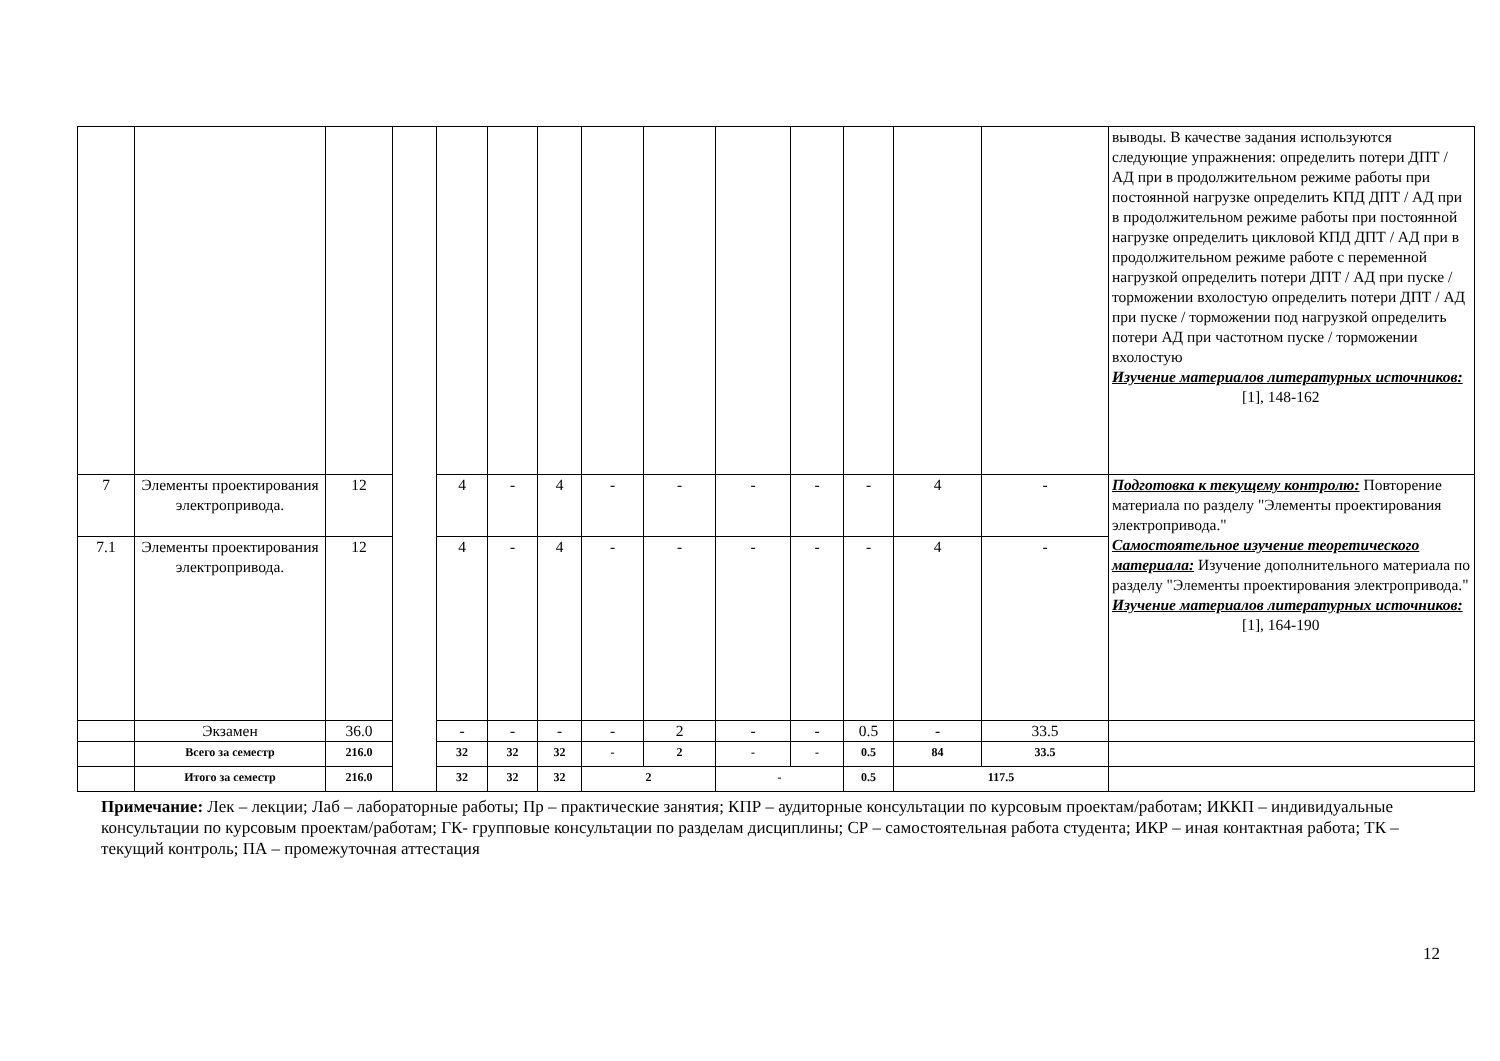| | | | | | | | | | | | | | | выводы. В качестве задания используются следующие упражнения: определить потери ДПТ / АД при в продолжительном режиме работы при постоянной нагрузке определить КПД ДПТ / АД при в продолжительном режиме работы при постоянной нагрузке определить цикловой КПД ДПТ / АД при в продолжительном режиме работе с переменной нагрузкой определить потери ДПТ / АД при пуске / торможении вхолостую определить потери ДПТ / АД при пуске / торможении под нагрузкой определить потери АД при частотном пуске / торможении вхолостую Изучение материалов литературных источников: [1], 148-162 |
| 7 | Элементы проектирования электропривода. | 12 | | 4 | - | 4 | - | - | - | - | - | 4 | - | Подготовка к текущему контролю: Повторение материала по разделу "Элементы проектирования электропривода." Самостоятельное изучение теоретического материала: Изучение дополнительного материала по разделу "Элементы проектирования электропривода." Изучение материалов литературных источников: [1], 164-190 |
| 7.1 | Элементы проектирования электропривода. | 12 | | 4 | - | 4 | - | - | - | - | - | 4 | - | |
| | Экзамен | 36.0 | | - | - | - | - | 2 | - | - | 0.5 | - | 33.5 | |
| | Всего за семестр | 216.0 | | 32 | 32 | 32 | - | 2 | - | - | 0.5 | 84 | 33.5 | |
| | Итого за семестр | 216.0 | | 32 | 32 | 32 | 2 | | - | | 0.5 | 117.5 | | |
Примечание: Лек – лекции; Лаб – лабораторные работы; Пр – практические занятия; КПР – аудиторные консультации по курсовым проектам/работам; ИККП – индивидуальные консультации по курсовым проектам/работам; ГК- групповые консультации по разделам дисциплины; СР – самостоятельная работа студента; ИКР – иная контактная работа; ТК – текущий контроль; ПА – промежуточная аттестация
12